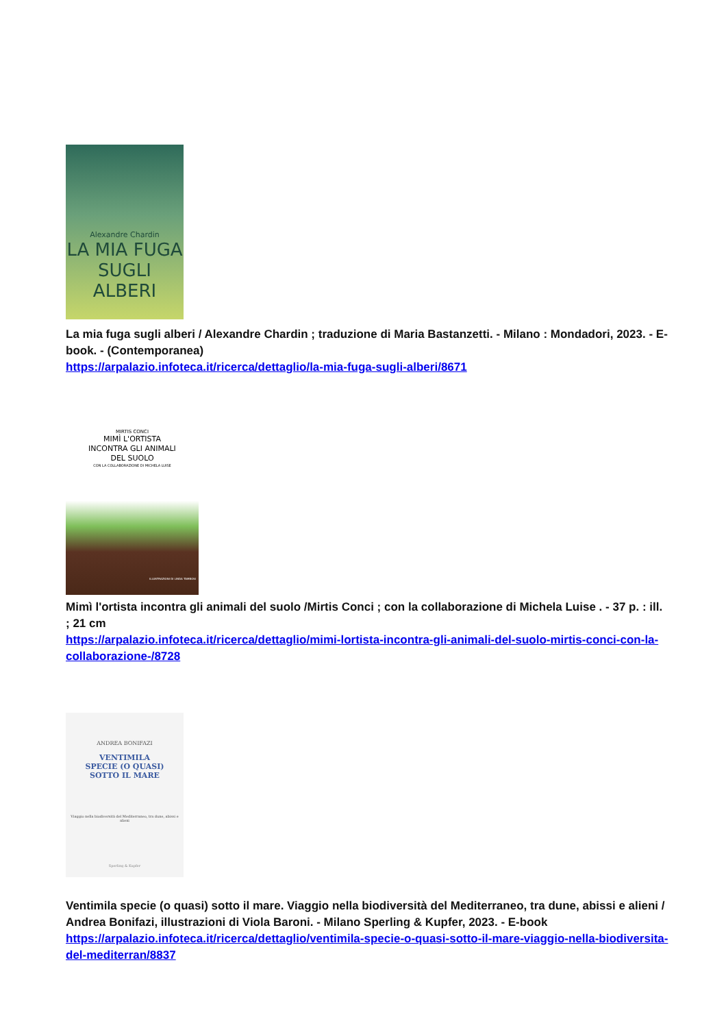Alexandre Chardin
LA MIA FUGA
SUGLI
ALBERI
La mia fuga sugli alberi / Alexandre Chardin ; traduzione di Maria Bastanzetti. - Milano : Mondadori, 2023. - E-book. - (Contemporanea)
https://arpalazio.infoteca.it/ricerca/dettaglio/la-mia-fuga-sugli-alberi/8671
MIRTIS CONCI
MIMÌ L'ORTISTA
INCONTRA GLI ANIMALI
DEL SUOLO
CON LA COLLABORAZIONE DI MICHELA LUISE
ILLUSTRAZIONI DI LINDA TAMBOSI
Mimì l'ortista incontra gli animali del suolo /Mirtis Conci ; con la collaborazione di Michela Luise . - 37 p. : ill. ; 21 cm
https://arpalazio.infoteca.it/ricerca/dettaglio/mimi-lortista-incontra-gli-animali-del-suolo-mirtis-conci-con-la-collaborazione-/8728
ANDREA BONIFAZI
VENTIMILA
SPECIE (O QUASI)
SOTTO IL MARE
Viaggio nella biodiversità del Mediterraneo, tra dune, abissi e alieni
Sperling & Kupfer
Ventimila specie (o quasi) sotto il mare. Viaggio nella biodiversità del Mediterraneo, tra dune, abissi e alieni / Andrea Bonifazi, illustrazioni di Viola Baroni. - Milano Sperling & Kupfer, 2023. - E-book
https://arpalazio.infoteca.it/ricerca/dettaglio/ventimila-specie-o-quasi-sotto-il-mare-viaggio-nella-biodiversita-del-mediterran/8837